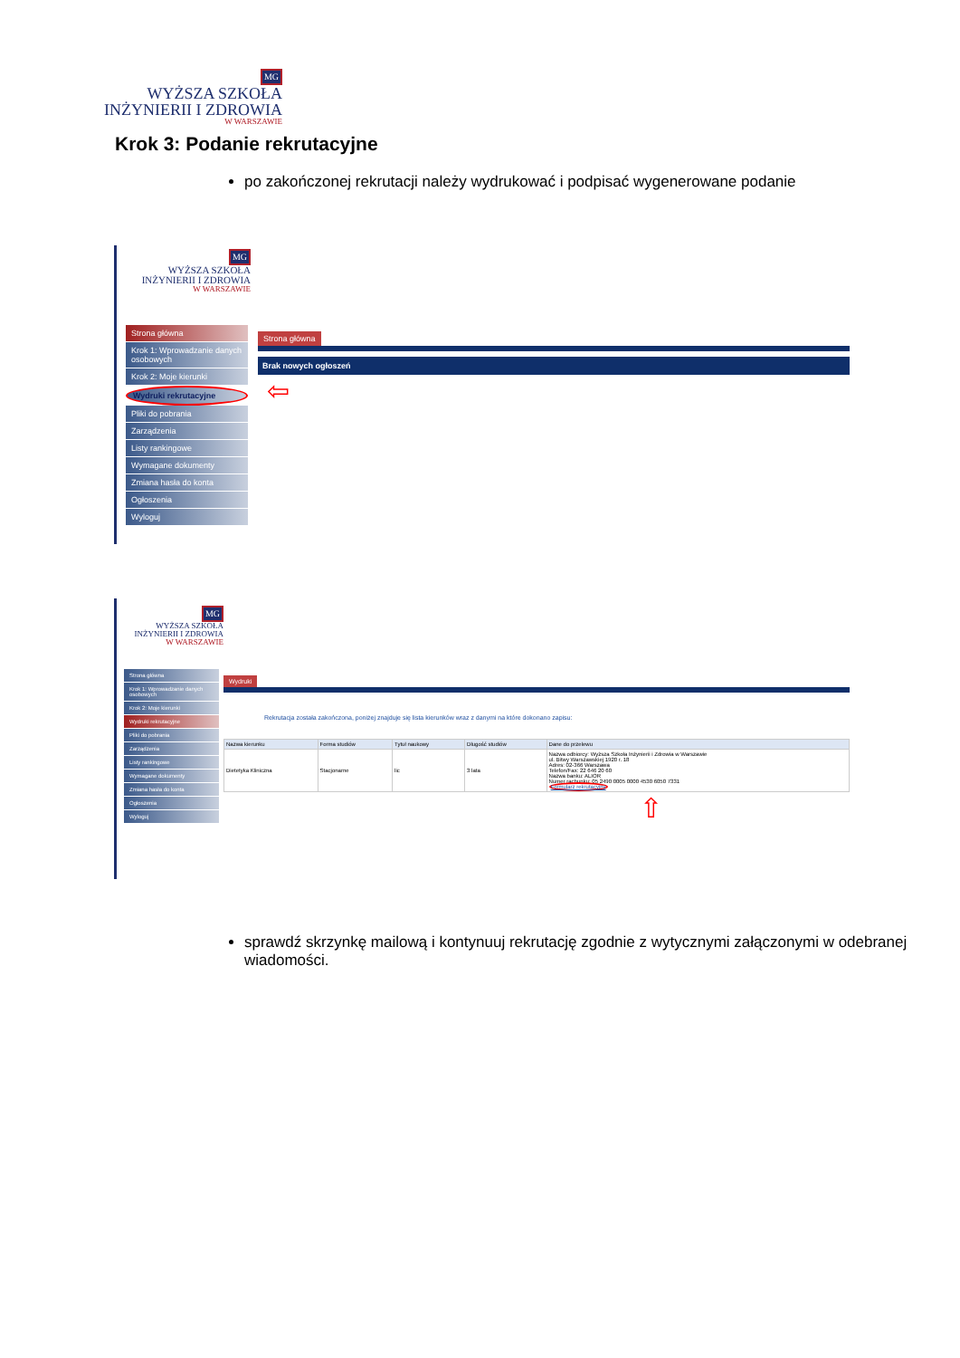MG
WYŻSZA SZKOŁA
INŻYNIERII I ZDROWIA
W WARSZAWIE
Krok 3: Podanie rekrutacyjne
po zakończonej rekrutacji należy wydrukować i podpisać wygenerowane podanie
MG
WYŻSZA SZKOŁA
INŻYNIERII I ZDROWIA
W WARSZAWIE
Strona główna
Krok 1: Wprowadzanie danych osobowych
Krok 2: Moje kierunki
Wydruki rekrutacyjne
Pliki do pobrania
Zarządzenia
Listy rankingowe
Wymagane dokumenty
Zmiana hasła do konta
Ogłoszenia
Wyloguj
Strona główna
Brak nowych ogłoszeń
⇦
MG
WYŻSZA SZKOŁA
INŻYNIERII I ZDROWIA
W WARSZAWIE
Strona główna
Krok 1: Wprowadzanie danych osobowych
Krok 2: Moje kierunki
Wydruki rekrutacyjne
Pliki do pobrania
Zarządzenia
Listy rankingowe
Wymagane dokumenty
Zmiana hasła do konta
Ogłoszenia
Wyloguj
Wydruki
Rekrutacja została zakończona, poniżej znajduje się lista kierunków wraz z danymi na które dokonano zapisu:
| Nazwa kierunku | Forma studiów | Tytuł naukowy | Długość studiów | Dane do przelewu |
| --- | --- | --- | --- | --- |
| Dietetyka Kliniczna | Stacjonarne | lic | 3 lata | Nazwa odbiorcy: Wyższa Szkoła Inżynierii i Zdrowia w Warszawie ul. Bitwy Warszawskiej 1920 r. 18 Adres: 02-366 Warszawa Telefon/Fax: 22 646 20 60 Nazwa banku: ALIOR Numer rachunku: 05 2490 0005 0000 4530 6050 7331 Formularz rekrutacyjny |
⇧
sprawdź skrzynkę mailową i kontynuuj rekrutację zgodnie z wytycznymi załączonymi w odebranej wiadomości.